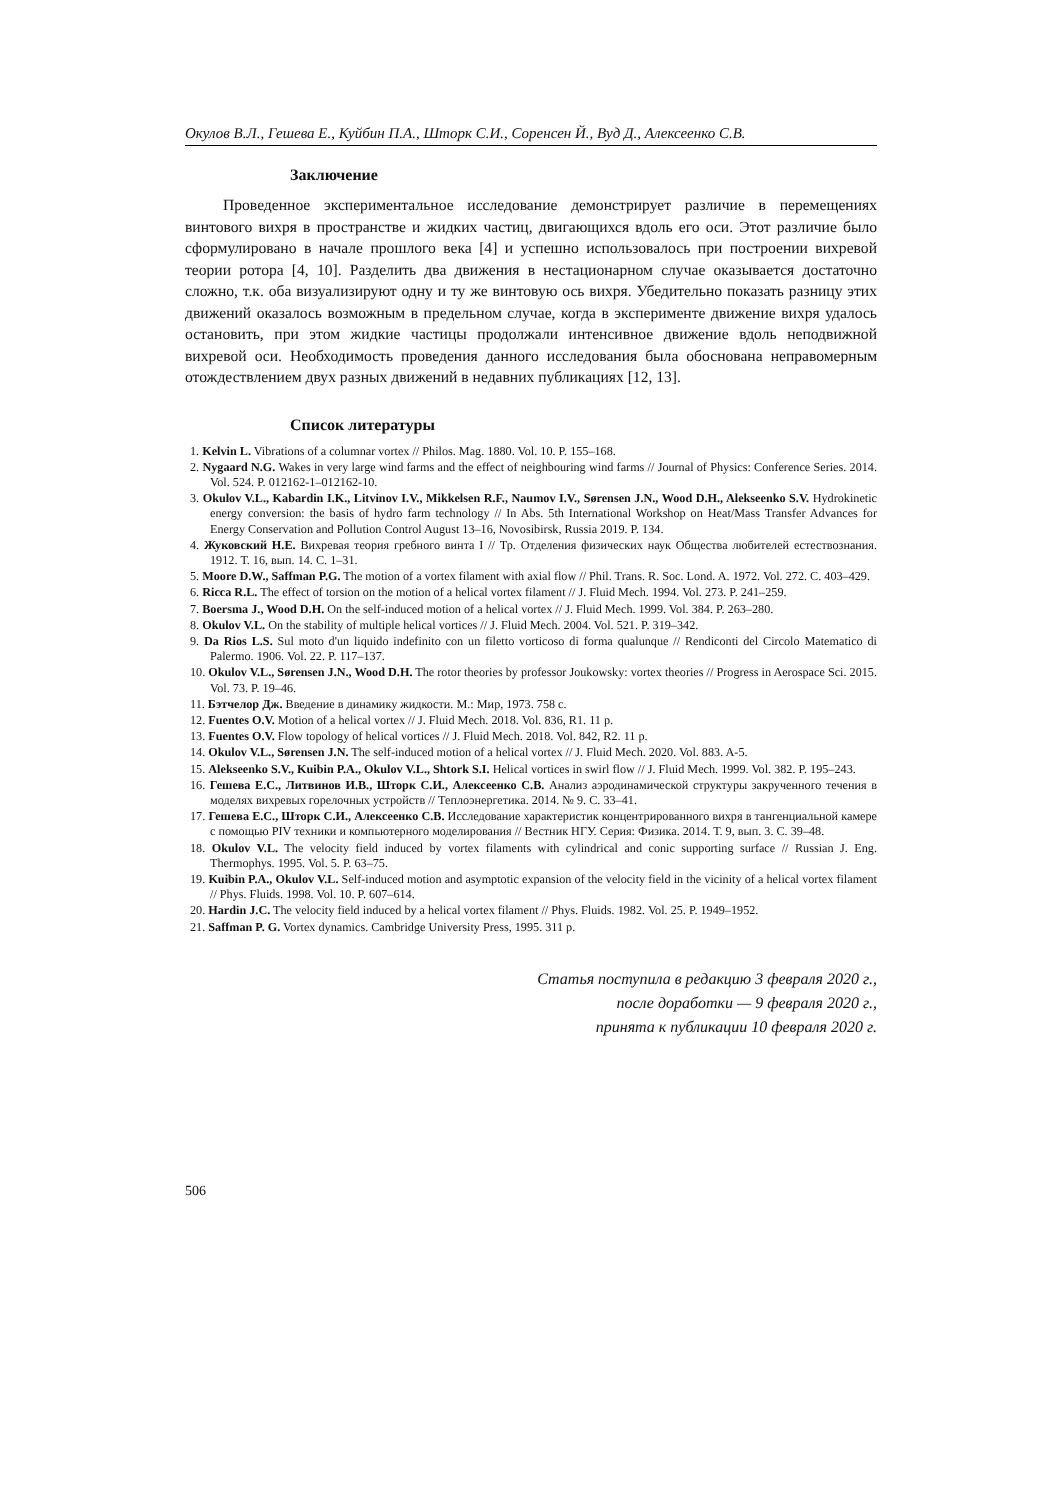Окулов В.Л., Гешева Е., Куйбин П.А., Шторк С.И., Соренсен Й., Вуд Д., Алексеенко С.В.
Заключение
Проведенное экспериментальное исследование демонстрирует различие в перемещениях винтового вихря в пространстве и жидких частиц, двигающихся вдоль его оси. Этот различие было сформулировано в начале прошлого века [4] и успешно использовалось при построении вихревой теории ротора [4, 10]. Разделить два движения в нестационарном случае оказывается достаточно сложно, т.к. оба визуализируют одну и ту же винтовую ось вихря. Убедительно показать разницу этих движений оказалось возможным в предельном случае, когда в эксперименте движение вихря удалось остановить, при этом жидкие частицы продолжали интенсивное движение вдоль неподвижной вихревой оси. Необходимость проведения данного исследования была обоснована неправомерным отождествлением двух разных движений в недавних публикациях [12, 13].
Список литературы
1. Kelvin L. Vibrations of a columnar vortex // Philos. Mag. 1880. Vol. 10. P. 155–168.
2. Nygaard N.G. Wakes in very large wind farms and the effect of neighbouring wind farms // Journal of Physics: Conference Series. 2014. Vol. 524. P. 012162-1–012162-10.
3. Okulov V.L., Kabardin I.K., Litvinov I.V., Mikkelsen R.F., Naumov I.V., Sørensen J.N., Wood D.H., Alekseenko S.V. Hydrokinetic energy conversion: the basis of hydro farm technology // In Abs. 5th International Workshop on Heat/Mass Transfer Advances for Energy Conservation and Pollution Control August 13–16, Novosibirsk, Russia 2019. P. 134.
4. Жуковский Н.Е. Вихревая теория гребного винта I // Тр. Отделения физических наук Общества любителей естествознания. 1912. Т. 16, вып. 14. С. 1–31.
5. Moore D.W., Saffman P.G. The motion of a vortex filament with axial flow // Phil. Trans. R. Soc. Lond. A. 1972. Vol. 272. C. 403–429.
6. Ricca R.L. The effect of torsion on the motion of a helical vortex filament // J. Fluid Mech. 1994. Vol. 273. P. 241–259.
7. Boersma J., Wood D.H. On the self-induced motion of a helical vortex // J. Fluid Mech. 1999. Vol. 384. P. 263–280.
8. Okulov V.L. On the stability of multiple helical vortices // J. Fluid Mech. 2004. Vol. 521. P. 319–342.
9. Da Rios L.S. Sul moto d'un liquido indefinito con un filetto vorticoso di forma qualunque // Rendiconti del Circolo Matematico di Palermo. 1906. Vol. 22. P. 117–137.
10. Okulov V.L., Sørensen J.N., Wood D.H. The rotor theories by professor Joukowsky: vortex theories // Progress in Aerospace Sci. 2015. Vol. 73. P. 19–46.
11. Бэтчелор Дж. Введение в динамику жидкости. М.: Мир, 1973. 758 с.
12. Fuentes O.V. Motion of a helical vortex // J. Fluid Mech. 2018. Vol. 836, R1. 11 p.
13. Fuentes O.V. Flow topology of helical vortices // J. Fluid Mech. 2018. Vol. 842, R2. 11 p.
14. Okulov V.L., Sørensen J.N. The self-induced motion of a helical vortex // J. Fluid Mech. 2020. Vol. 883. A-5.
15. Alekseenko S.V., Kuibin P.A., Okulov V.L., Shtork S.I. Helical vortices in swirl flow // J. Fluid Mech. 1999. Vol. 382. P. 195–243.
16. Гешева Е.С., Литвинов И.В., Шторк С.И., Алексеенко С.В. Анализ аэродинамической структуры закрученного течения в моделях вихревых горелочных устройств // Теплоэнергетика. 2014. № 9. С. 33–41.
17. Гешева Е.С., Шторк С.И., Алексеенко С.В. Исследование характеристик концентрированного вихря в тангенциальной камере с помощью PIV техники и компьютерного моделирования // Вестник НГУ. Серия: Физика. 2014. Т. 9, вып. 3. С. 39–48.
18. Okulov V.L. The velocity field induced by vortex filaments with cylindrical and conic supporting surface // Russian J. Eng. Thermophys. 1995. Vol. 5. P. 63–75.
19. Kuibin P.A., Okulov V.L. Self-induced motion and asymptotic expansion of the velocity field in the vicinity of a helical vortex filament // Phys. Fluids. 1998. Vol. 10. P. 607–614.
20. Hardin J.C. The velocity field induced by a helical vortex filament // Phys. Fluids. 1982. Vol. 25. P. 1949–1952.
21. Saffman P. G. Vortex dynamics. Cambridge University Press, 1995. 311 p.
Статья поступила в редакцию 3 февраля 2020 г.,
после доработки — 9 февраля 2020 г.,
принята к публикации 10 февраля 2020 г.
506